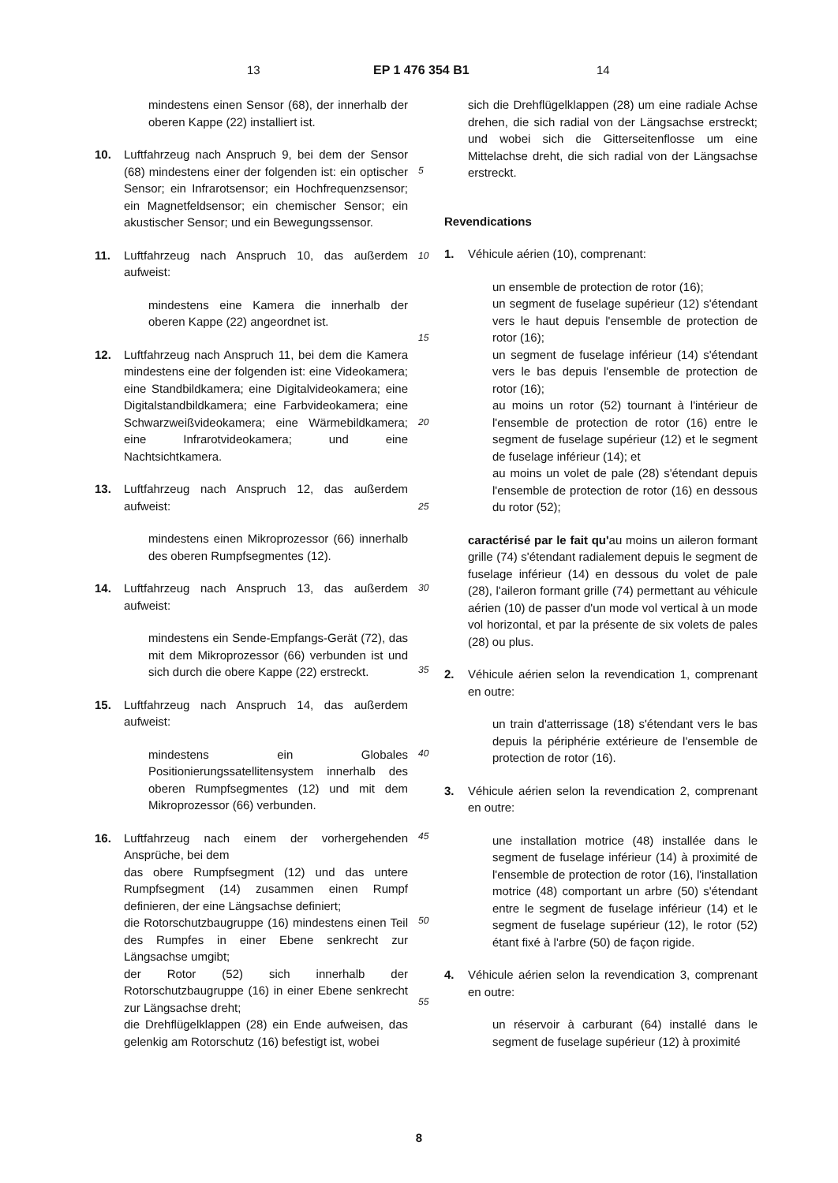13 EP 1 476 354 B1 14
5
10
15
20
25
30
35
40
45
50
55
mindestens einen Sensor (68), der innerhalb der oberen Kappe (22) installiert ist.
10. Luftfahrzeug nach Anspruch 9, bei dem der Sensor (68) mindestens einer der folgenden ist: ein optischer Sensor; ein Infrarotsensor; ein Hochfrequenzsensor; ein Magnetfeldsensor; ein chemischer Sensor; ein akustischer Sensor; und ein Bewegungssensor.
11. Luftfahrzeug nach Anspruch 10, das außerdem aufweist:
mindestens eine Kamera die innerhalb der oberen Kappe (22) angeordnet ist.
12. Luftfahrzeug nach Anspruch 11, bei dem die Kamera mindestens eine der folgenden ist: eine Videokamera; eine Standbildkamera; eine Digitalvideokamera; eine Digitalstandbildkamera; eine Farbvideokamera; eine Schwarzweißvideokamera; eine Wärmebildkamera; eine Infrarotvideokamera; und eine Nachtsichtkamera.
13. Luftfahrzeug nach Anspruch 12, das außerdem aufweist:
mindestens einen Mikroprozessor (66) innerhalb des oberen Rumpfsegmentes (12).
14. Luftfahrzeug nach Anspruch 13, das außerdem aufweist:
mindestens ein Sende-Empfangs-Gerät (72), das mit dem Mikroprozessor (66) verbunden ist und sich durch die obere Kappe (22) erstreckt.
15. Luftfahrzeug nach Anspruch 14, das außerdem aufweist:
mindestens ein Globales Positionierungssatellitensystem innerhalb des oberen Rumpfsegmentes (12) und mit dem Mikroprozessor (66) verbunden.
16. Luftfahrzeug nach einem der vorhergehenden Ansprüche, bei dem
das obere Rumpfsegment (12) und das untere Rumpfsegment (14) zusammen einen Rumpf definieren, der eine Längsachse definiert;
die Rotorschutzbaugruppe (16) mindestens einen Teil des Rumpfes in einer Ebene senkrecht zur Längsachse umgibt;
der Rotor (52) sich innerhalb der Rotorschutzbaugruppe (16) in einer Ebene senkrecht zur Längsachse dreht;
die Drehflügelklappen (28) ein Ende aufweisen, das gelenkig am Rotorschutz (16) befestigt ist, wobei
sich die Drehflügelklappen (28) um eine radiale Achse drehen, die sich radial von der Längsachse erstreckt; und wobei sich die Gitterseitenflosse um eine Mittelachse dreht, die sich radial von der Längsachse erstreckt.
Revendications
1. Véhicule aérien (10), comprenant:
un ensemble de protection de rotor (16);
un segment de fuselage supérieur (12) s'étendant vers le haut depuis l'ensemble de protection de rotor (16);
un segment de fuselage inférieur (14) s'étendant vers le bas depuis l'ensemble de protection de rotor (16);
au moins un rotor (52) tournant à l'intérieur de l'ensemble de protection de rotor (16) entre le segment de fuselage supérieur (12) et le segment de fuselage inférieur (14); et
au moins un volet de pale (28) s'étendant depuis l'ensemble de protection de rotor (16) en dessous du rotor (52);
caractérisé par le fait qu'au moins un aileron formant grille (74) s'étendant radialement depuis le segment de fuselage inférieur (14) en dessous du volet de pale (28), l'aileron formant grille (74) permettant au véhicule aérien (10) de passer d'un mode vol vertical à un mode vol horizontal, et par la présente de six volets de pales (28) ou plus.
2. Véhicule aérien selon la revendication 1, comprenant en outre:
un train d'atterrissage (18) s'étendant vers le bas depuis la périphérie extérieure de l'ensemble de protection de rotor (16).
3. Véhicule aérien selon la revendication 2, comprenant en outre:
une installation motrice (48) installée dans le segment de fuselage inférieur (14) à proximité de l'ensemble de protection de rotor (16), l'installation motrice (48) comportant un arbre (50) s'étendant entre le segment de fuselage inférieur (14) et le segment de fuselage supérieur (12), le rotor (52) étant fixé à l'arbre (50) de façon rigide.
4. Véhicule aérien selon la revendication 3, comprenant en outre:
un réservoir à carburant (64) installé dans le segment de fuselage supérieur (12) à proximité
8